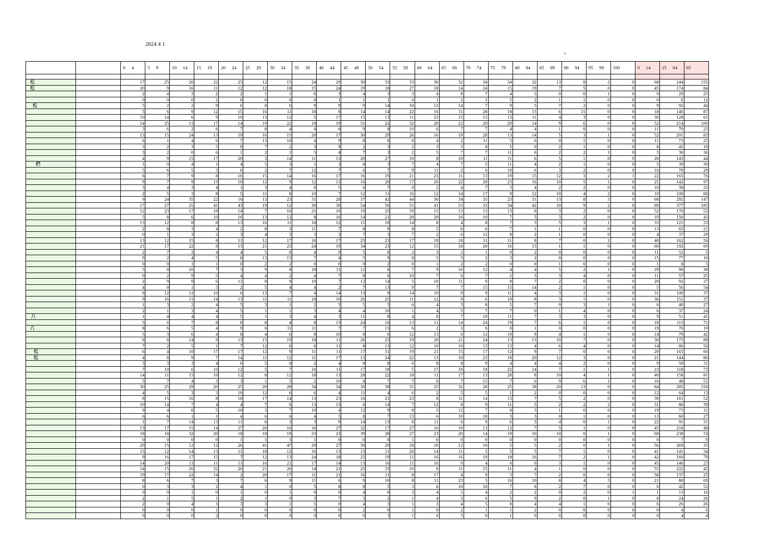2024 4 1
×
| | | 0 4 | 5 9 | 10 14 | 15 19 | 20 24 | 25 29 | 30 34 | 35 39 | 40 44 | 45 49 | 50 54 | 55 59 | 60 64 | 65 69 | 70 74 | 75 79 | 80 84 | 85 89 | 90 94 | 95 99 | 100 | 0 14 | 15 64 | 65 |
| --- | --- | --- | --- | --- | --- | --- | --- | --- | --- | --- | --- | --- | --- | --- | --- | --- | --- | --- | --- | --- | --- | --- | --- | --- | --- |
| 松 | | 17 | 25 | 26 | 22 | 25 | 12 | 15 | 24 | 20 | 30 | 33 | 33 | 30 | 32 | 34 | 34 | 32 | 13 | 8 | 2 | 0 | 68 | 244 | 155 |
| 松 | | 20 | 9 | 16 | 11 | 12 | 12 | 18 | 15 | 24 | 19 | 18 | 27 | 18 | 14 | 24 | 15 | 19 | 7 | 5 | 0 | 0 | 45 | 174 | 84 |
| | | 2 | 4 | 3 | 2 | 2 | 1 | 1 | 6 | 3 | 4 | 3 | 3 | 4 | 8 | 7 | 4 | 5 | 0 | 0 | 1 | 0 | 9 | 29 | 25 |
| | | 0 | 0 | 0 | 2 | 0 | 0 | 0 | 0 | 1 | 1 | 1 | 0 | 1 | 2 | 1 | 5 | 2 | 1 | 1 | 0 | 0 | 0 | 6 | 12 |
| 松 | | 5 | 2 | 2 | 9 | 6 | 8 | 6 | 9 | 9 | 9 | 14 | 10 | 12 | 14 | 7 | 9 | 5 | 7 | 2 | 0 | 0 | 9 | 92 | 44 |
| | | 3 | 6 | 9 | 12 | 15 | 16 | 11 | 18 | 8 | 14 | 14 | 22 | 16 | 11 | 28 | 18 | 13 | 6 | 11 | 0 | 0 | 18 | 146 | 87 |
| | | 10 | 14 | 6 | 9 | 10 | 13 | 12 | 5 | 17 | 15 | 13 | 11 | 23 | 15 | 15 | 13 | 11 | 4 | 3 | 0 | 0 | 30 | 128 | 61 |
| | | 14 | 25 | 13 | 17 | 14 | 19 | 22 | 18 | 19 | 31 | 22 | 32 | 20 | 22 | 20 | 29 | 14 | 9 | 6 | 0 | 0 | 52 | 214 | 100 |
| | | 3 | 6 | 2 | 6 | 7 | 8 | 4 | 4 | 8 | 9 | 8 | 10 | 6 | 7 | 7 | 4 | 4 | 1 | 0 | 0 | 0 | 11 | 70 | 23 |
| | | 13 | 15 | 24 | 13 | 19 | 16 | 15 | 20 | 17 | 30 | 29 | 26 | 16 | 19 | 28 | 13 | 14 | 5 | 3 | 1 | 0 | 52 | 201 | 83 |
| | | 6 | 1 | 4 | 6 | 7 | 13 | 10 | 4 | 9 | 8 | 6 | 6 | 4 | 2 | 11 | 5 | 6 | 0 | 1 | 0 | 0 | 11 | 73 | 25 |
| | | 3 | 2 | 3 | 5 | 9 | 7 | 2 | 3 | 9 | 2 | 3 | 2 | 3 | 3 | 8 | 5 | 0 | 2 | 1 | 0 | 0 | 8 | 45 | 19 |
| | | 3 | 2 | 0 | 6 | 1 | 2 | 1 | 5 | 4 | 7 | 3 | 2 | 5 | 7 | 7 | 11 | 6 | 2 | 2 | 1 | 0 | 5 | 36 | 36 |
| | | 4 | 9 | 15 | 17 | 20 | 3 | 14 | 11 | 13 | 20 | 27 | 10 | 8 | 10 | 11 | 11 | 6 | 5 | 1 | 0 | 0 | 28 | 143 | 44 |
| 椚 | | 1 | 0 | 4 | 1 | 4 | 5 | 3 | 1 | 3 | 8 | 3 | 7 | 4 | 7 | 5 | 11 | 4 | 2 | 1 | 0 | 0 | 5 | 39 | 30 |
| | | 5 | 6 | 5 | 3 | 6 | 2 | 7 | 12 | 7 | 6 | 7 | 9 | 11 | 2 | 6 | 10 | 6 | 3 | 2 | 0 | 0 | 16 | 70 | 29 |
| | | 6 | 7 | 9 | 8 | 16 | 15 | 14 | 16 | 17 | 16 | 19 | 21 | 23 | 11 | 13 | 19 | 15 | 12 | 3 | 2 | 1 | 22 | 165 | 76 |
| | | 9 | 7 | 9 | 13 | 10 | 12 | 9 | 12 | 13 | 16 | 20 | 17 | 20 | 22 | 20 | 23 | 16 | 10 | 5 | 1 | 0 | 25 | 142 | 97 |
| | | 3 | 4 | 3 | 4 | 1 | 3 | 4 | 6 | 5 | 6 | 7 | 0 | 2 | 4 | 7 | 3 | 4 | 2 | 2 | 0 | 0 | 10 | 38 | 22 |
| | | 2 | 5 | 3 | 8 | 5 | 11 | 8 | 10 | 7 | 12 | 11 | 16 | 12 | 14 | 17 | 9 | 12 | 10 | 4 | 2 | 0 | 10 | 100 | 68 |
| | | 9 | 24 | 35 | 22 | 16 | 13 | 23 | 31 | 28 | 37 | 42 | 44 | 36 | 34 | 35 | 23 | 31 | 13 | 8 | 3 | 0 | 68 | 292 | 147 |
| | | 17 | 27 | 25 | 41 | 43 | 19 | 12 | 30 | 30 | 54 | 56 | 51 | 41 | 53 | 33 | 34 | 42 | 10 | 9 | 2 | 0 | 69 | 377 | 183 |
| | | 12 | 23 | 17 | 18 | 14 | 7 | 16 | 21 | 16 | 19 | 25 | 19 | 15 | 13 | 13 | 13 | 8 | 3 | 2 | 0 | 0 | 52 | 170 | 52 |
| | | 5 | 8 | 6 | 10 | 16 | 13 | 12 | 8 | 16 | 14 | 21 | 20 | 20 | 16 | 10 | 7 | 5 | 3 | 2 | 0 | 0 | 19 | 150 | 43 |
| | | 13 | 12 | 8 | 8 | 13 | 16 | 11 | 18 | 12 | 11 | 10 | 14 | 8 | 4 | 8 | 7 | 5 | 5 | 3 | 1 | 0 | 33 | 121 | 33 |
| | | 2 | 8 | 3 | 4 | 2 | 8 | 3 | 11 | 7 | 8 | 9 | 8 | 5 | 6 | 6 | 7 | 1 | 1 | 0 | 0 | 0 | 13 | 65 | 21 |
| | | 0 | 1 | 3 | 2 | 3 | 4 | 3 | 3 | 3 | 7 | 3 | 7 | 2 | 6 | 12 | 8 | 2 | 1 | 0 | 0 | 0 | 4 | 37 | 29 |
| | | 13 | 12 | 15 | 8 | 11 | 12 | 17 | 16 | 17 | 23 | 23 | 17 | 18 | 18 | 11 | 11 | 8 | 7 | 0 | 1 | 0 | 40 | 162 | 56 |
| | | 21 | 17 | 22 | 8 | 13 | 21 | 23 | 24 | 19 | 34 | 23 | 12 | 15 | 18 | 20 | 16 | 13 | 1 | 1 | 0 | 0 | 60 | 192 | 69 |
| | | 2 | 7 | 2 | 4 | 4 | 5 | 8 | 4 | 9 | 5 | 8 | 2 | 3 | 2 | 1 | 0 | 2 | 0 | 0 | 0 | 0 | 11 | 52 | 5 |
| | | 9 | 2 | 4 | 5 | 8 | 13 | 13 | 7 | 4 | 5 | 9 | 8 | 5 | 3 | 2 | 3 | 2 | 0 | 0 | 0 | 0 | 15 | 77 | 10 |
| | | 0 | 0 | 1 | 1 | 0 | 2 | 2 | 0 | 0 | 0 | 2 | 0 | 1 | 2 | 2 | 0 | 0 | 1 | 0 | 0 | 0 | 1 | 8 | 5 |
| | | 5 | 8 | 16 | 7 | 3 | 9 | 8 | 18 | 11 | 12 | 6 | 7 | 9 | 10 | 12 | 4 | 4 | 5 | 2 | 1 | 0 | 29 | 90 | 38 |
| | | 0 | 2 | 9 | 5 | 4 | 4 | 2 | 4 | 7 | 8 | 6 | 10 | 7 | 6 | 7 | 2 | 3 | 3 | 4 | 0 | 0 | 11 | 57 | 25 |
| | | 2 | 9 | 9 | 6 | 11 | 8 | 9 | 10 | 7 | 12 | 14 | 5 | 10 | 11 | 9 | 8 | 7 | 2 | 0 | 0 | 0 | 20 | 92 | 37 |
| | | 4 | 0 | 1 | 3 | 2 | 5 | 4 | 4 | 2 | 7 | 13 | 9 | 7 | 7 | 15 | 15 | 14 | 2 | 1 | 0 | 0 | 5 | 56 | 54 |
| | | 8 | 12 | 11 | 10 | 6 | 13 | 7 | 4 | 14 | 13 | 9 | 14 | 10 | 9 | 9 | 11 | 4 | 3 | 1 | 0 | 0 | 31 | 100 | 37 |
| | | 9 | 16 | 11 | 14 | 13 | 11 | 11 | 18 | 10 | 26 | 25 | 11 | 12 | 9 | 6 | 10 | 8 | 3 | 1 | 0 | 0 | 36 | 151 | 37 |
| | | 1 | 3 | 2 | 4 | 5 | 3 | 1 | 2 | 5 | 5 | 5 | 6 | 4 | 3 | 8 | 5 | 7 | 0 | 3 | 1 | 0 | 6 | 40 | 27 |
| | | 2 | 1 | 3 | 4 | 5 | 1 | 1 | 3 | 4 | 4 | 10 | 1 | 4 | 5 | 7 | 7 | 0 | 1 | 4 | 0 | 0 | 6 | 37 | 24 |
| 八 | | 1 | 4 | 4 | 4 | 5 | 1 | 3 | 4 | 3 | 11 | 8 | 4 | 8 | 7 | 10 | 11 | 7 | 3 | 3 | 0 | 0 | 9 | 51 | 41 |
| | | 5 | 6 | 7 | 8 | 8 | 8 | 4 | 8 | 13 | 24 | 16 | 13 | 11 | 14 | 24 | 19 | 7 | 6 | 1 | 0 | 0 | 18 | 113 | 71 |
| 八 | | 8 | 6 | 5 | 4 | 9 | 6 | 11 | 11 | 7 | 7 | 13 | 6 | 2 | 3 | 6 | 0 | 1 | 0 | 0 | 0 | 0 | 19 | 76 | 10 |
| | | 5 | 3 | 6 | 4 | 8 | 4 | 6 | 8 | 10 | 8 | 6 | 12 | 13 | 6 | 12 | 10 | 9 | 4 | 1 | 0 | 0 | 14 | 79 | 42 |
| | | 8 | 8 | 14 | 9 | 13 | 15 | 19 | 18 | 11 | 26 | 25 | 19 | 20 | 21 | 24 | 13 | 13 | 10 | 7 | 0 | 0 | 30 | 175 | 88 |
| | | 7 | 2 | 5 | 1 | 7 | 12 | 6 | 6 | 11 | 8 | 13 | 12 | 10 | 10 | 13 | 13 | 4 | 6 | 4 | 0 | 0 | 14 | 86 | 50 |
| 松 | | 6 | 4 | 10 | 17 | 17 | 12 | 9 | 11 | 11 | 17 | 31 | 19 | 21 | 15 | 17 | 12 | 9 | 7 | 0 | 0 | 0 | 20 | 165 | 60 |
| 松 | | 4 | 8 | 9 | 7 | 14 | 11 | 12 | 11 | 17 | 13 | 24 | 22 | 13 | 10 | 23 | 18 | 20 | 12 | 3 | 0 | 0 | 21 | 144 | 86 |
| | | 3 | 3 | 3 | 4 | 6 | 5 | 8 | 2 | 4 | 8 | 8 | 6 | 8 | 8 | 9 | 4 | 4 | 4 | 2 | 0 | 0 | 9 | 59 | 31 |
| | | 7 | 10 | 6 | 10 | 12 | 5 | 7 | 16 | 11 | 17 | 18 | 5 | 17 | 10 | 18 | 22 | 14 | 7 | 1 | 1 | 0 | 23 | 118 | 73 |
| | | 14 | 11 | 15 | 16 | 12 | 8 | 12 | 18 | 13 | 28 | 22 | 18 | 11 | 17 | 13 | 28 | 8 | 10 | 4 | 1 | 0 | 40 | 158 | 81 |
| | | 5 | 7 | 4 | 3 | 3 | 1 | 5 | 2 | 10 | 4 | 7 | 7 | 6 | 7 | 15 | 7 | 6 | 9 | 6 | 1 | 0 | 16 | 48 | 51 |
| | | 30 | 25 | 29 | 20 | 25 | 20 | 28 | 34 | 34 | 30 | 38 | 31 | 25 | 32 | 28 | 25 | 38 | 20 | 13 | 0 | 0 | 84 | 285 | 156 |
| | | 4 | 5 | 3 | 3 | 10 | 12 | 6 | 6 | 4 | 11 | 4 | 6 | 2 | 5 | 5 | 1 | 2 | 0 | 0 | 0 | 0 | 12 | 64 | 13 |
| | | 8 | 15 | 16 | 8 | 18 | 17 | 14 | 13 | 23 | 16 | 21 | 23 | 8 | 11 | 14 | 13 | 7 | 5 | 2 | 0 | 0 | 39 | 161 | 52 |
| | | 10 | 14 | 7 | 4 | 4 | 7 | 6 | 13 | 13 | 6 | 14 | 7 | 12 | 8 | 9 | 11 | 5 | 2 | 2 | 2 | 0 | 31 | 86 | 39 |
| | | 9 | 4 | 6 | 5 | 10 | 3 | 7 | 10 | 4 | 12 | 9 | 8 | 5 | 12 | 7 | 8 | 3 | 1 | 0 | 0 | 0 | 19 | 73 | 31 |
| | | 6 | 6 | 1 | 1 | 4 | 6 | 6 | 4 | 5 | 8 | 7 | 13 | 6 | 10 | 10 | 3 | 3 | 0 | 1 | 0 | 0 | 13 | 60 | 27 |
| | | 1 | 7 | 14 | 13 | 11 | 6 | 3 | 3 | 9 | 14 | 13 | 8 | 11 | 6 | 9 | 6 | 5 | 4 | 0 | 1 | 0 | 22 | 91 | 31 |
| | | 13 | 17 | 15 | 14 | 27 | 26 | 16 | 16 | 27 | 32 | 17 | 27 | 16 | 10 | 13 | 12 | 7 | 5 | 1 | 0 | 0 | 45 | 218 | 48 |
| | | 18 | 18 | 32 | 20 | 18 | 18 | 19 | 23 | 23 | 39 | 28 | 27 | 23 | 20 | 14 | 19 | 10 | 10 | 0 | 1 | 0 | 68 | 238 | 74 |
| | | 0 | 0 | 0 | 0 | 1 | 1 | 3 | 1 | 0 | 0 | 0 | 1 | 0 | 0 | 0 | 0 | 0 | 0 | 0 | 0 | 0 | 0 | 7 | 0 |
| | | 29 | 15 | 12 | 12 | 26 | 41 | 47 | 29 | 27 | 30 | 29 | 18 | 10 | 12 | 10 | 5 | 5 | 2 | 0 | 1 | 0 | 56 | 269 | 35 |
| | | 15 | 12 | 14 | 13 | 11 | 18 | 12 | 16 | 13 | 13 | 11 | 20 | 14 | 11 | 5 | 5 | 5 | 7 | 1 | 0 | 0 | 41 | 141 | 34 |
| | | 9 | 16 | 17 | 15 | 7 | 12 | 13 | 24 | 18 | 25 | 19 | 11 | 16 | 16 | 19 | 18 | 16 | 7 | 2 | 1 | 0 | 42 | 160 | 79 |
| | | 14 | 20 | 11 | 11 | 11 | 16 | 21 | 17 | 14 | 13 | 16 | 11 | 10 | 9 | 4 | 6 | 0 | 3 | 1 | 0 | 0 | 45 | 140 | 23 |
| | | 14 | 15 | 26 | 32 | 26 | 21 | 26 | 14 | 21 | 25 | 33 | 16 | 8 | 11 | 15 | 11 | 4 | 1 | 0 | 0 | 0 | 55 | 222 | 42 |
| | | 19 | 17 | 22 | 14 | 2 | 20 | 17 | 11 | 21 | 16 | 11 | 8 | 17 | 4 | 9 | 3 | 7 | 2 | 0 | 0 | 0 | 58 | 137 | 25 |
| | | 8 | 6 | 7 | 3 | 7 | 6 | 9 | 11 | 6 | 9 | 10 | 8 | 11 | 23 | 5 | 16 | 10 | 8 | 4 | 3 | 0 | 21 | 80 | 69 |
| | | 0 | 3 | 3 | 2 | 4 | 1 | 0 | 5 | 8 | 8 | 5 | 3 | 6 | 10 | 18 | 7 | 8 | 2 | 7 | 0 | 0 | 6 | 42 | 52 |
| | | 0 | 0 | 1 | 0 | 1 | 0 | 1 | 0 | 0 | 4 | 0 | 3 | 4 | 5 | 4 | 2 | 2 | 0 | 2 | 0 | 1 | 1 | 13 | 16 |
| | | 2 | 1 | 5 | 1 | 2 | 1 | 0 | 3 | 7 | 3 | 2 | 1 | 4 | 3 | 6 | 5 | 9 | 2 | 0 | 1 | 0 | 8 | 24 | 26 |
| | | 2 | 0 | 4 | 3 | 3 | 3 | 1 | 5 | 0 | 4 | 3 | 1 | 3 | 4 | 5 | 8 | 4 | 4 | 1 | 0 | 0 | 6 | 26 | 26 |
| | | 0 | 0 | 0 | 1 | 0 | 0 | 0 | 0 | 0 | 2 | 0 | 1 | 0 | 2 | 1 | 1 | 2 | 0 | 0 | 0 | 0 | 0 | 4 | 6 |
| | | 0 | 0 | 0 | 2 | 0 | 0 | 0 | 0 | 0 | 0 | 1 | 1 | 0 | 3 | 0 | 1 | 0 | 0 | 0 | 0 | 0 | 0 | 4 | 4 |